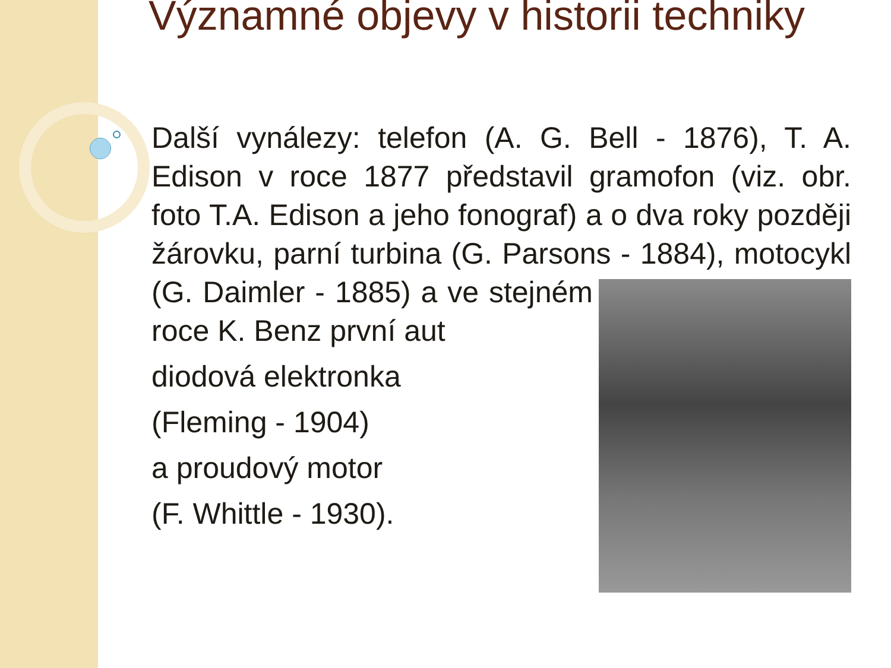Významné objevy v historii techniky
Další vynálezy: telefon (A. G. Bell - 1876), T. A. Edison v roce 1877 představil gramofon (viz. obr. foto T.A. Edison a jeho fonograf) a o dva roky později žárovku, parní turbina (G. Parsons - 1884), motocykl (G. Daimler - 1885) a ve stejném roce K. Benz první aut
diodová elektronka
(Fleming - 1904)
a proudový motor
(F. Whittle - 1930).